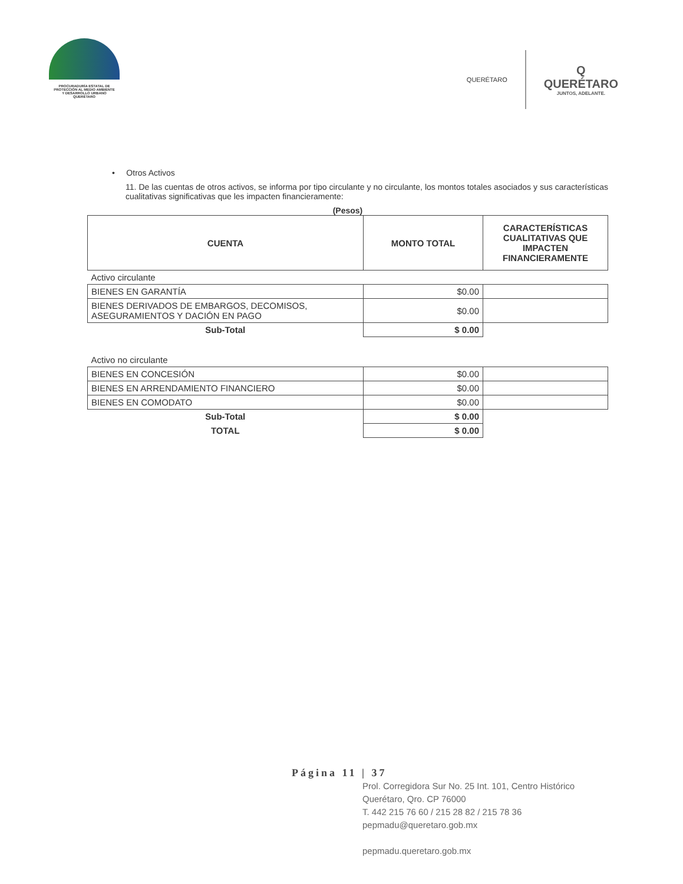PROCURADURÍA ESTATAL DE
PROTECCIÓN AL MEDIO AMBIENTE
Y DESARROLLO URBANO
QUERÉTARO
QUERÉTARO
Q
QUERÉTARO
JUNTOS, ADELANTE.
• Otros Activos
11. De las cuentas de otros activos, se informa por tipo circulante y no circulante, los montos totales asociados y sus características cualitativas significativas que les impacten financieramente:
(Pesos)
| CUENTA | MONTO TOTAL | CARACTERÍSTICAS CUALITATIVAS QUE IMPACTEN FINANCIERAMENTE |
| --- | --- | --- |
| Activo circulante | | |
| BIENES EN GARANTÍA | $0.00 | |
| BIENES DERIVADOS DE EMBARGOS, DECOMISOS, ASEGURAMIENTOS Y DACIÓN EN PAGO | $0.00 | |
| Sub-Total | $ 0.00 | |
| Activo no circulante | | |
| BIENES EN CONCESIÓN | $0.00 | |
| BIENES EN ARRENDAMIENTO FINANCIERO | $0.00 | |
| BIENES EN COMODATO | $0.00 | |
| Sub-Total | $ 0.00 | |
| TOTAL | $ 0.00 | |
Página 11 | 37
Prol. Corregidora Sur No. 25 Int. 101, Centro Histórico
Querétaro, Qro. CP 76000
T. 442 215 76 60 / 215 28 82 / 215 78 36
pepmadu@queretaro.gob.mx
pepmadu.queretaro.gob.mx